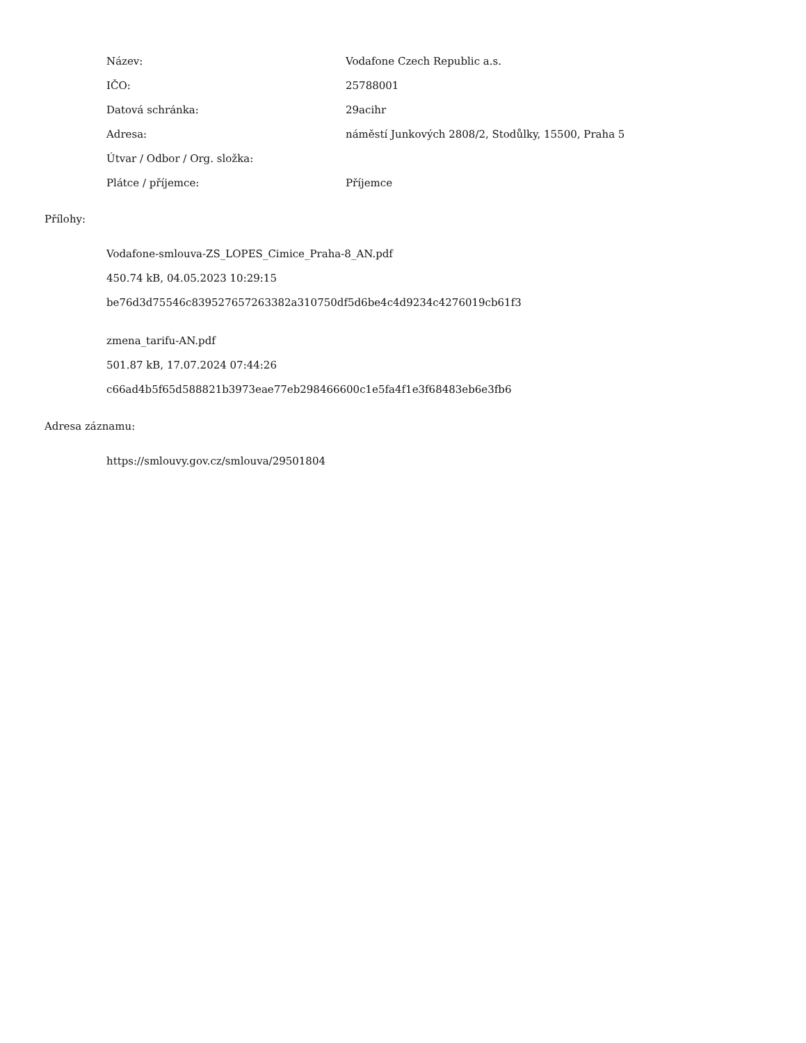| Název: | Vodafone Czech Republic a.s. |
| IČO: | 25788001 |
| Datová schránka: | 29acihr |
| Adresa: | náměstí Junkových 2808/2, Stodůlky, 15500, Praha 5 |
| Útvar / Odbor / Org. složka: | |
| Plátce / příjemce: | Příjemce |
Přílohy:
Vodafone-smlouva-ZS_LOPES_Cimice_Praha-8_AN.pdf
450.74 kB, 04.05.2023 10:29:15
be76d3d75546c839527657263382a310750df5d6be4c4d9234c4276019cb61f3
zmena_tarifu-AN.pdf
501.87 kB, 17.07.2024 07:44:26
c66ad4b5f65d588821b3973eae77eb298466600c1e5fa4f1e3f68483eb6e3fb6
Adresa záznamu:
https://smlouvy.gov.cz/smlouva/29501804